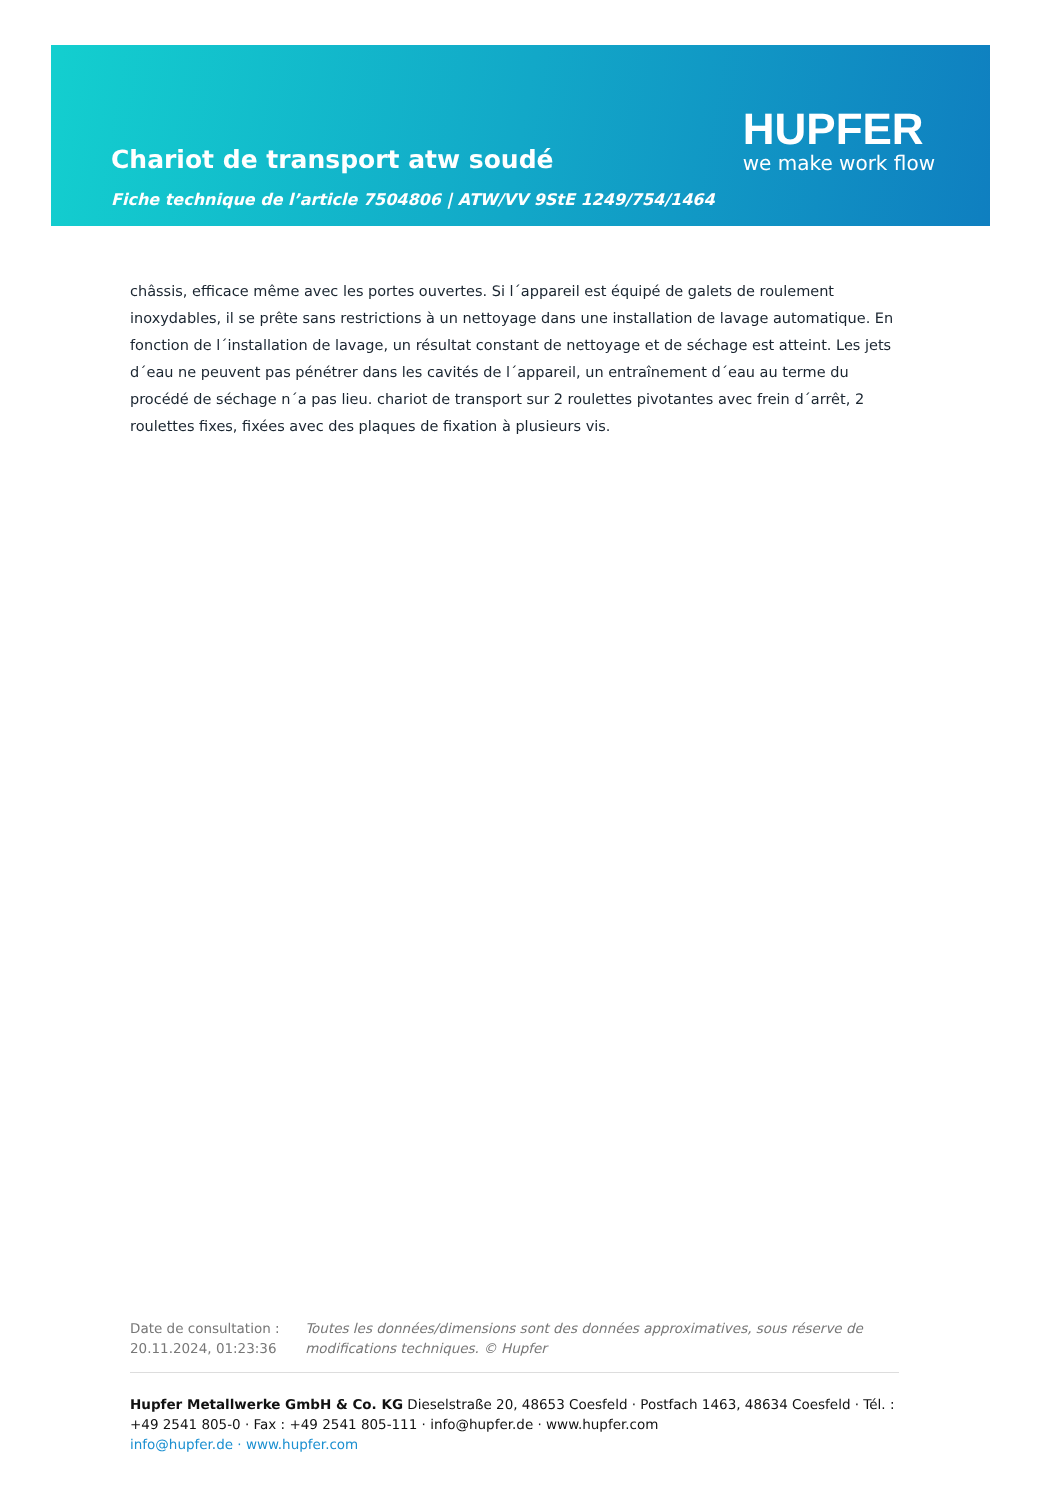Chariot de transport atw soudé
Fiche technique de l’article 7504806 | ATW/VV 9StE 1249/754/1464
HUPFER
we make work flow
châssis, efficace même avec les portes ouvertes. Si l´appareil est équipé de galets de roulement inoxydables, il se prête sans restrictions à un nettoyage dans une installation de lavage automatique. En fonction de l´installation de lavage, un résultat constant de nettoyage et de séchage est atteint. Les jets d´eau ne peuvent pas pénétrer dans les cavités de l´appareil, un entraînement d´eau au terme du procédé de séchage n´a pas lieu. chariot de transport sur 2 roulettes pivotantes avec frein d´arrêt, 2 roulettes fixes, fixées avec des plaques de fixation à plusieurs vis.
Date de consultation : 20.11.2024, 01:23:36
Toutes les données/dimensions sont des données approximatives, sous réserve de modifications techniques. © Hupfer
Hupfer Metallwerke GmbH & Co. KG Dieselstraße 20, 48653 Coesfeld · Postfach 1463, 48634 Coesfeld · Tél. : +49 2541 805-0 · Fax : +49 2541 805-111 · info@hupfer.de · www.hupfer.com
info@hupfer.de · www.hupfer.com